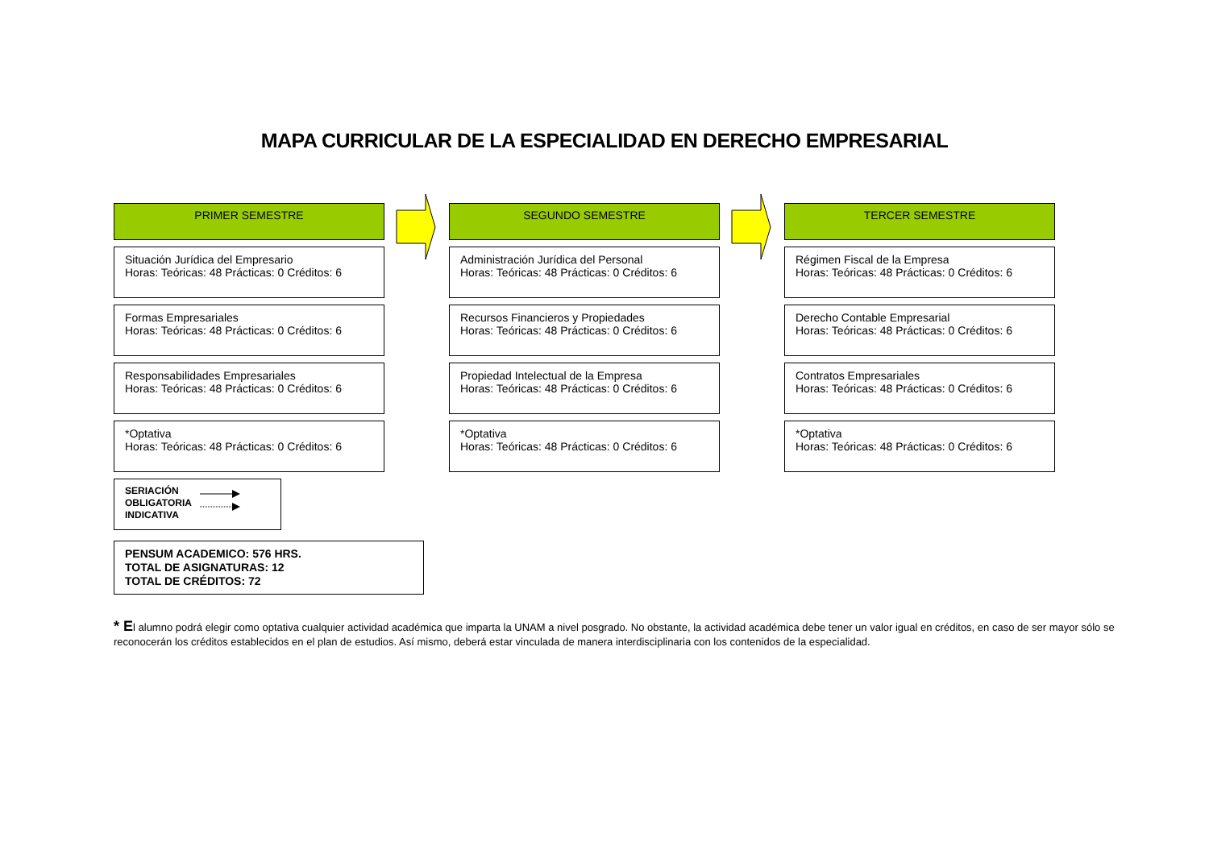MAPA CURRICULAR DE LA ESPECIALIDAD EN DERECHO EMPRESARIAL
PRIMER SEMESTRE
Situación Jurídica del Empresario
Horas: Teóricas: 48 Prácticas: 0 Créditos: 6
Formas Empresariales
Horas: Teóricas: 48 Prácticas: 0 Créditos: 6
Responsabilidades Empresariales
Horas: Teóricas: 48 Prácticas: 0 Créditos: 6
*Optativa
Horas: Teóricas: 48 Prácticas: 0 Créditos: 6
SEGUNDO SEMESTRE
Administración Jurídica del Personal
Horas: Teóricas: 48 Prácticas: 0 Créditos: 6
Recursos Financieros y Propiedades
Horas: Teóricas: 48 Prácticas: 0 Créditos: 6
Propiedad Intelectual de la Empresa
Horas: Teóricas: 48 Prácticas: 0 Créditos: 6
*Optativa
Horas: Teóricas: 48 Prácticas: 0 Créditos: 6
TERCER SEMESTRE
Régimen Fiscal de la Empresa
Horas: Teóricas: 48 Prácticas: 0 Créditos: 6
Derecho Contable Empresarial
Horas: Teóricas: 48 Prácticas: 0 Créditos: 6
Contratos Empresariales
Horas: Teóricas: 48 Prácticas: 0 Créditos: 6
*Optativa
Horas: Teóricas: 48 Prácticas: 0 Créditos: 6
SERIACIÓN
OBLIGATORIA
INDICATIVA
PENSUM ACADEMICO: 576 HRS.
TOTAL DE ASIGNATURAS: 12
TOTAL DE CRÉDITOS: 72
* El alumno podrá elegir como optativa cualquier actividad académica que imparta la UNAM a nivel posgrado. No obstante, la actividad académica debe tener un valor igual en créditos, en caso de ser mayor sólo se reconocerán los créditos establecidos en el plan de estudios. Así mismo, deberá estar vinculada de manera interdisciplinaria con los contenidos de la especialidad.